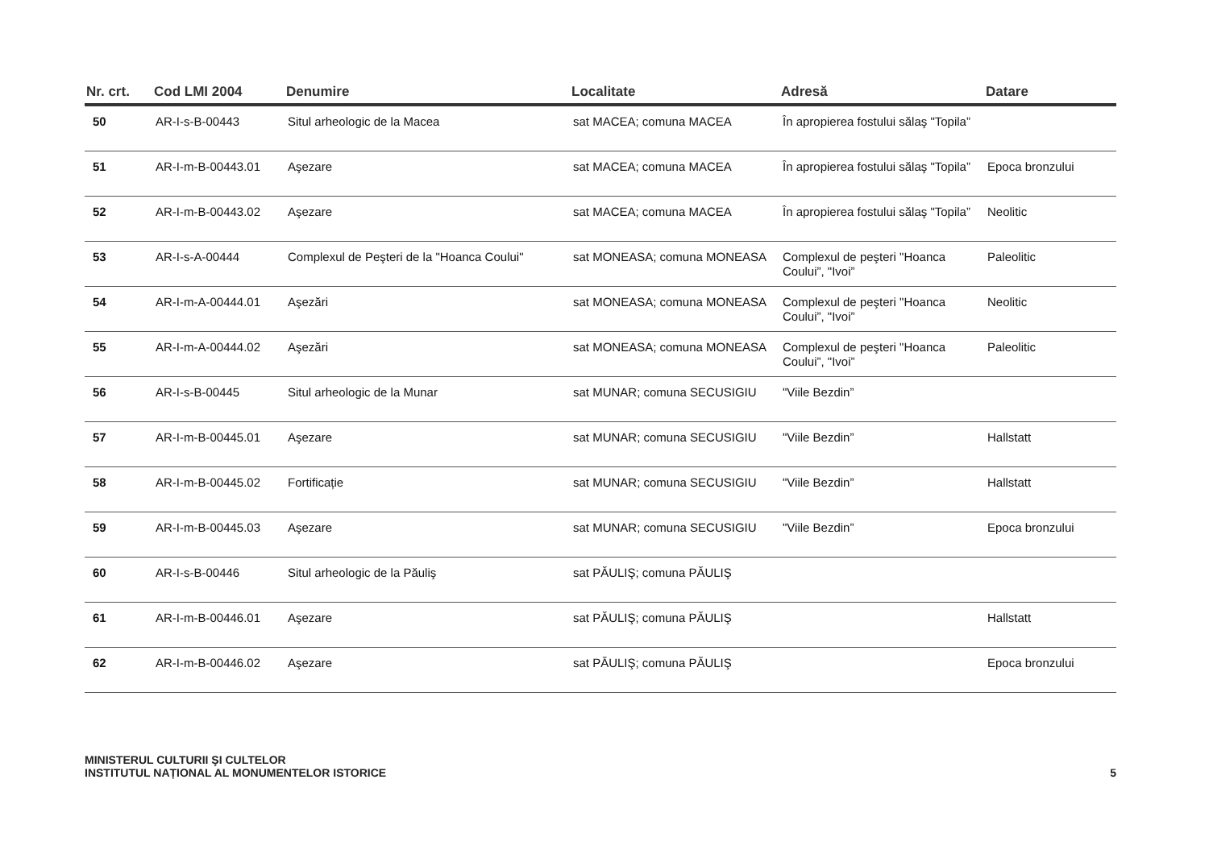| Nr. crt. | Cod LMI 2004 | Denumire | Localitate | Adresă | Datare |
| --- | --- | --- | --- | --- | --- |
| 50 | AR-I-s-B-00443 | Situl arheologic de la Macea | sat MACEA; comuna MACEA | În apropierea fostului sălaş "Topila” | |
| 51 | AR-I-m-B-00443.01 | Aşezare | sat MACEA; comuna MACEA | În apropierea fostului sălaş "Topila” | Epoca bronzului |
| 52 | AR-I-m-B-00443.02 | Aşezare | sat MACEA; comuna MACEA | În apropierea fostului sălaş "Topila” | Neolitic |
| 53 | AR-I-s-A-00444 | Complexul de Peşteri de la "Hoanca Coului" | sat MONEASA; comuna MONEASA | Complexul de peşteri "Hoanca Coului”, "Ivoi” | Paleolitic |
| 54 | AR-I-m-A-00444.01 | Aşezări | sat MONEASA; comuna MONEASA | Complexul de peşteri "Hoanca Coului”, "Ivoi” | Neolitic |
| 55 | AR-I-m-A-00444.02 | Aşezări | sat MONEASA; comuna MONEASA | Complexul de peşteri "Hoanca Coului”, "Ivoi” | Paleolitic |
| 56 | AR-I-s-B-00445 | Situl arheologic de la Munar | sat MUNAR; comuna SECUSIGIU | "Viile Bezdin” | |
| 57 | AR-I-m-B-00445.01 | Aşezare | sat MUNAR; comuna SECUSIGIU | "Viile Bezdin” | Hallstatt |
| 58 | AR-I-m-B-00445.02 | Fortificație | sat MUNAR; comuna SECUSIGIU | "Viile Bezdin” | Hallstatt |
| 59 | AR-I-m-B-00445.03 | Aşezare | sat MUNAR; comuna SECUSIGIU | "Viile Bezdin” | Epoca bronzului |
| 60 | AR-I-s-B-00446 | Situl arheologic de la Păuliş | sat PĂULIŞ; comuna PĂULIŞ | | |
| 61 | AR-I-m-B-00446.01 | Aşezare | sat PĂULIŞ; comuna PĂULIŞ | | Hallstatt |
| 62 | AR-I-m-B-00446.02 | Aşezare | sat PĂULIŞ; comuna PĂULIŞ | | Epoca bronzului |
MINISTERUL CULTURII ŞI CULTELOR
INSTITUTUL NAȚIONAL AL MONUMENTELOR ISTORICE
5